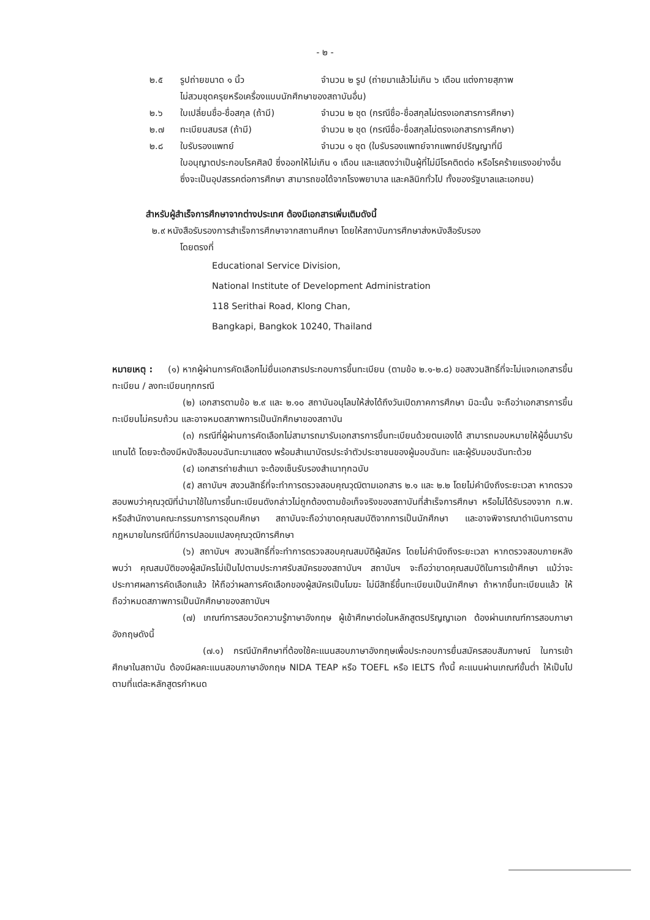- ๒ -
๒.๕ รูปถ่ายขนาด ๑ นิ้ว จำนวน ๒ รูป (ถ่ายมาแล้วไม่เกิน ๖ เดือน แต่งกายสุภาพ
ไม่สวมชุดครุยหรือเครื่องแบบนักศึกษาของสถาบันอื่น)
๒.๖ ใบเปลี่ยนชื่อ-ชื่อสกุล (ถ้ามี) จำนวน ๒ ชุด (กรณีชื่อ-ชื่อสกุลไม่ตรงเอกสารการศึกษา)
๒.๗ ทะเบียนสมรส (ถ้ามี) จำนวน ๒ ชุด (กรณีชื่อ-ชื่อสกุลไม่ตรงเอกสารการศึกษา)
๒.๘ ใบรับรองแพทย์ จำนวน ๑ ชุด (ใบรับรองแพทย์จากแพทย์ปริญญาที่มี
ใบอนุญาตประกอบโรคศิลป์ ซึ่งออกให้ไม่เกิน ๑ เดือน และแสดงว่าเป็นผู้ที่ไม่มีโรคติดต่อ หรือโรคร้ายแรงอย่างอื่น ซึ่งจะเป็นอุปสรรคต่อการศึกษา สามารถขอได้จากโรงพยาบาล และคลินิกทั่วไป ทั้งของรัฐบาลและเอกชน)
สำหรับผู้สำเร็จการศึกษาจากต่างประเทศ ต้องมีเอกสารเพิ่มเติมดังนี้
๒.๙ หนังสือรับรองการสำเร็จการศึกษาจากสถานศึกษา โดยให้สถาบันการศึกษาส่งหนังสือรับรอง
โดยตรงที่
Educational Service Division,
National Institute of Development Administration
118 Serithai Road, Klong Chan,
Bangkapi, Bangkok 10240, Thailand
หมายเหตุ : (๑) หากผู้ผ่านการคัดเลือกไม่ยื่นเอกสารประกอบการขึ้นทะเบียน (ตามข้อ ๒.๑-๒.๘) ขอสงวนสิทธิ์ที่จะไม่แจกเอกสารขึ้นทะเบียน / ลงทะเบียนทุกกรณี
(๒) เอกสารตามข้อ ๒.๙ และ ๒.๑๐ สถาบันอนุโลมให้ส่งได้ถึงวันเปิดภาคการศึกษา มิฉะนั้น จะถือว่าเอกสารการขึ้นทะเบียนไม่ครบถ้วน และอาจหมดสภาพการเป็นนักศึกษาของสถาบัน
(๓) กรณีที่ผู้ผ่านการคัดเลือกไม่สามารถมารับเอกสารการขึ้นทะเบียนด้วยตนเองได้ สามารถมอบหมายให้ผู้อื่นมารับแทนได้ โดยจะต้องมีหนังสือมอบฉันทะมาแสดง พร้อมสำเนาบัตรประจำตัวประชาชนของผู้มอบฉันทะ และผู้รับมอบฉันทะด้วย
(๔) เอกสารถ่ายสำเนา จะต้องเซ็นรับรองสำเนาทุกฉบับ
(๕) สถาบันฯ สงวนสิทธิ์ที่จะทำการตรวจสอบคุณวุฒิตามเอกสาร ๒.๑ และ ๒.๒ โดยไม่คำนึงถึงระยะเวลา หากตรวจสอบพบว่าคุณวุฒิที่นำมาใช้ในการขึ้นทะเบียนดังกล่าวไม่ถูกต้องตามข้อเท็จจริงของสถาบันที่สำเร็จการศึกษา หรือไม่ได้รับรองจาก ก.พ. หรือสำนักงานคณะกรรมการการอุดมศึกษา สถาบันจะถือว่าขาดคุณสมบัติจากการเป็นนักศึกษา และอาจพิจารณาดำเนินการตามกฎหมายในกรณีที่มีการปลอมแปลงคุณวุฒิการศึกษา
(๖) สถาบันฯ สงวนสิทธิ์ที่จะทำการตรวจสอบคุณสมบัติผู้สมัคร โดยไม่คำนึงถึงระยะเวลา หากตรวจสอบภายหลังพบว่า คุณสมบัติของผู้สมัครไม่เป็นไปตามประกาศรับสมัครของสถาบันฯ สถาบันฯ จะถือว่าขาดคุณสมบัติในการเข้าศึกษา แม้ว่าจะประกาศผลการคัดเลือกแล้ว ให้ถือว่าผลการคัดเลือกของผู้สมัครเป็นโมฆะ ไม่มีสิทธิ์ขึ้นทะเบียนเป็นนักศึกษา ถ้าหากขึ้นทะเบียนแล้ว ให้ถือว่าหมดสภาพการเป็นนักศึกษาของสถาบันฯ
(๗) เกณฑ์การสอบวัดความรู้ภาษาอังกฤษ ผู้เข้าศึกษาต่อในหลักสูตรปริญญาเอก ต้องผ่านเกณฑ์การสอบภาษาอังกฤษดังนี้
(๗.๑) กรณีนักศึกษาที่ต้องใช้คะแนนสอบภาษาอังกฤษเพื่อประกอบการยื่นสมัครสอบสัมภาษณ์ ในการเข้าศึกษาในสถาบัน ต้องมีผลคะแนนสอบภาษาอังกฤษ NIDA TEAP หรือ TOEFL หรือ IELTS ทั้งนี้ คะแนนผ่านเกณฑ์ขั้นต่ำ ให้เป็นไปตามที่แต่ละหลักสูตรกำหนด